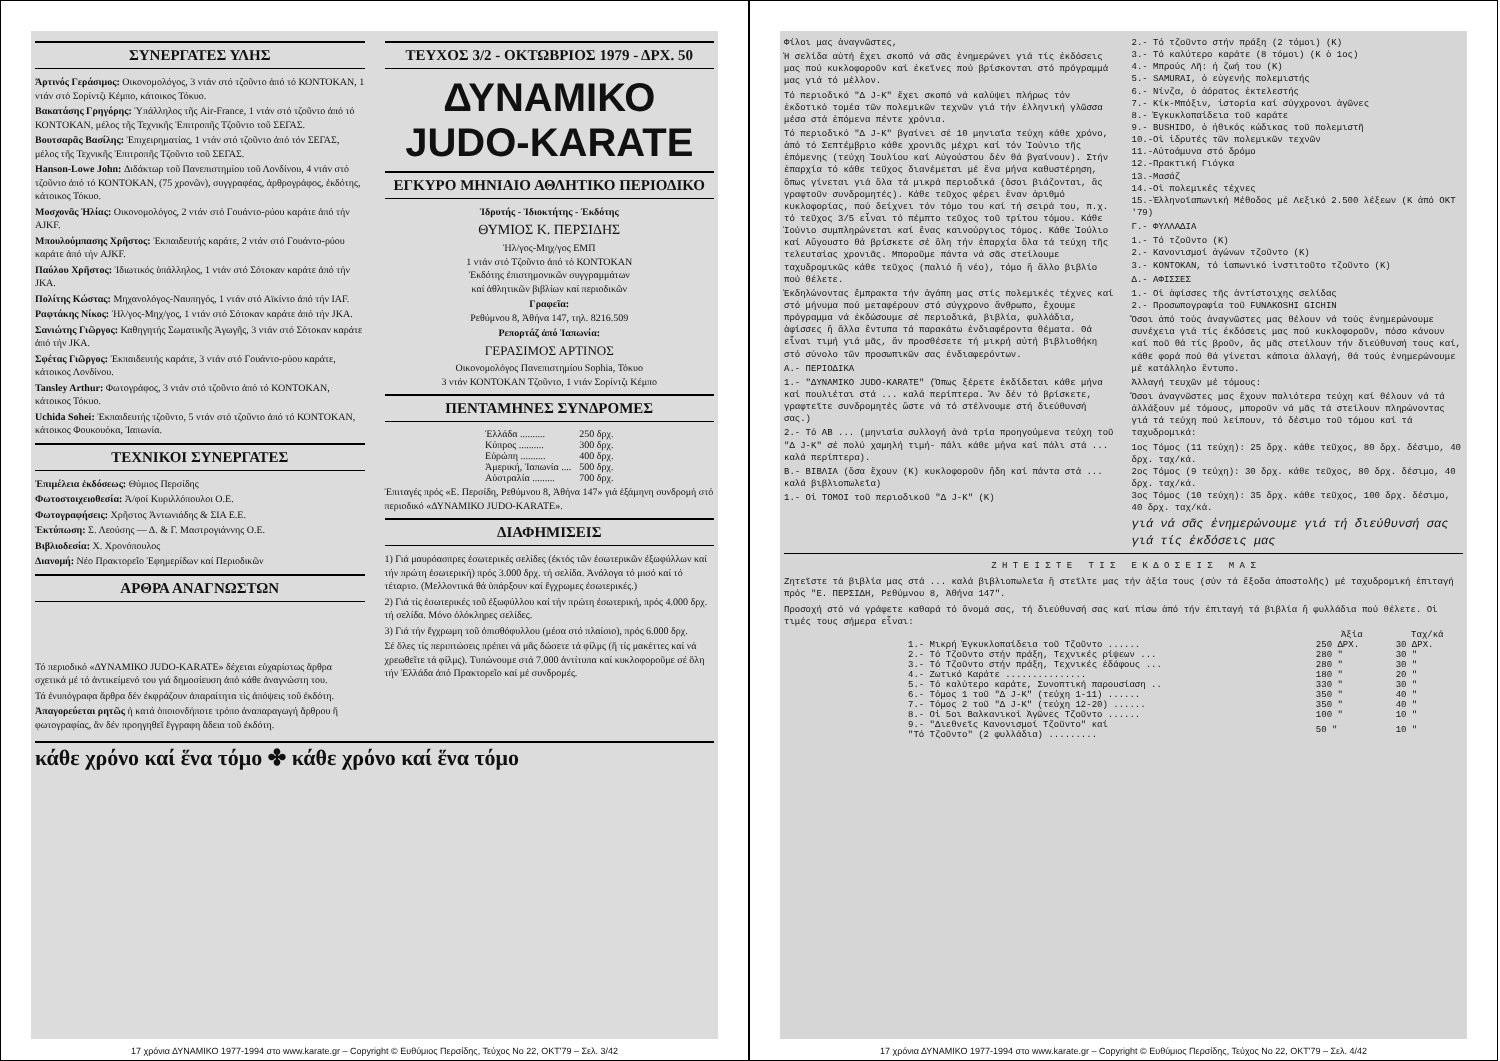ΣΥΝΕΡΓΑΤΕΣ ΥΛΗΣ
Άρτινός Γεράσιμος: Οικονομολόγος, 3 ντάν στό τζοῦντο ἀπό τό ΚΟΝΤΟΚΑΝ, 1 ντάν στό Σορίντζι Κέμπο, κάτοικος Τόκυο.
Βακατάσης Γρηγόρης: Ὑπάλληλος τῆς Air-France, 1 ντάν στό τζοῦντο ἀπό τό ΚΟΝΤΟΚΑΝ, μέλος τῆς Τεχνικῆς Ἐπιτροπῆς Τζοῦντο τοῦ ΣΕΓΑΣ.
Βουτσαρᾶς Βασίλης: Ἐπιχειρηματίας, 1 ντάν στό τζοῦντο ἀπό τόν ΣΕΓΑΣ, μέλος τῆς Τεχνικῆς Ἐπιτροπῆς Τζοῦντο τοῦ ΣΕΓΑΣ.
Hanson-Lowe John: Διδάκτωρ τοῦ Πανεπιστημίου τοῦ Λονδίνου, 4 ντάν στό τζοῦντο ἀπό τό ΚΟΝΤΟΚΑΝ, (75 χρονῶν), συγγραφέας, ἀρθρογράφος, ἐκδότης, κάτοικος Τόκυο.
Μοσχονᾶς Ἡλίας: Οικονομολόγος, 2 ντάν στό Γουάντο-ρύου καράτε ἀπό τήν AJKF.
Μπουλούμπασης Χρῆστος: Ἐκπαιδευτής καράτε, 2 ντάν στό Γουάντο-ρύου καράτε ἀπό τήν AJKF.
Παύλου Χρῆστος: Ἰδιωτικός ὑπάλληλος, 1 ντάν στό Σότοκαν καράτε ἀπό τήν JKA.
Πολίτης Κώστας: Μηχανολόγος-Ναυπηγός, 1 ντάν στό Αϊκίντο ἀπό τήν IAF.
Ραφτάκης Νίκος: Ἠλ/γος-Μηχ/γος, 1 ντάν στό Σότοκαν καράτε ἀπό τήν JKA.
Σανιώτης Γιῶργος: Καθηγητής Σωματικῆς Ἀγωγῆς, 3 ντάν στό Σότοκαν καράτε ἀπό τήν JKA.
Σφέτας Γιῶργος: Ἐκπαιδευτής καράτε, 3 ντάν στό Γουάντο-ρύου καράτε, κάτοικος Λονδίνου.
Tansley Arthur: Φωτογράφος, 3 ντάν στό τζοῦντο ἀπό τό ΚΟΝΤΟΚΑΝ, κάτοικος Τόκυο.
Uchida Sohei: Ἐκπαιδευτής τζοῦντο, 5 ντάν στό τζοῦντο ἀπό τό ΚΟΝΤΟΚΑΝ, κάτοικος Φουκουόκα, Ἰαπωνία.
ΤΕΧΝΙΚΟΙ ΣΥΝΕΡΓΑΤΕΣ
Ἐπιμέλεια ἐκδόσεως: Θύμιος Περσίδης
Φωτοστοιχειοθεσία: Ἀ/φοί Κυριλλόπουλοι Ο.Ε.
Φωτογραφήσεις: Χρῆστος Ἀντωνιάδης & ΣΙΑ Ε.Ε.
Ἐκτύπωση: Σ. Λεούσης — Δ. & Γ. Μαστρογιάννης Ο.Ε.
Βιβλιοδεσία: Χ. Χρονόπουλος
Διανομή: Νέο Πρακτορεῖο Ἐφημερίδων καί Περιοδικῶν
ΑΡΘΡΑ ΑΝΑΓΝΩΣΤΩΝ
Τό περιοδικό «ΔΥΝΑΜΙΚΟ JUDO-KARATE» δέχεται εὐχαρίστως ἄρθρα σχετικά μέ τό ἀντικείμενό του γιά δημοσίευση ἀπό κάθε ἀναγνώστη του.
Τά ἐνυπόγραφα ἄρθρα δέν ἐκφράζουν ἀπαραίτητα τίς ἀπόψεις τοῦ ἐκδότη.
Ἀπαγορεύεται ρητῶς ἡ κατά ὁποιονδήποτε τρόπο ἀναπαραγωγή ἄρθρου ἤ φωτογραφίας, ἄν δέν προηγηθεῖ ἔγγραφη ἄδεια τοῦ ἐκδότη.
ΤΕΥΧΟΣ 3/2 - ΟΚΤΩΒΡΙΟΣ 1979 - ΔΡΧ. 50
ΔΥΝΑΜΙΚΟ
JUDO-KARATE
ΕΓΚΥΡΟ ΜΗΝΙΑΙΟ ΑΘΛΗΤΙΚΟ ΠΕΡΙΟΔΙΚΟ
Ἱδρυτής - Ἰδιοκτήτης - Ἐκδότης
ΘΥΜΙΟΣ Κ. ΠΕΡΣΙΔΗΣ
Ἠλ/γος-Μηχ/γος ΕΜΠ
1 ντάν στό Τζοῦντο ἀπό τό ΚΟΝΤΟΚΑΝ
Ἐκδότης ἐπιστημονικῶν συγγραμμάτων
καί ἀθλητικῶν βιβλίων καί περιοδικῶν
Γραφεῖα:
Ρεθύμνου 8, Ἀθήνα 147, τηλ. 8216.509
Ρεπορτάζ ἀπό Ἰαπωνία:
ΓΕΡΑΣΙΜΟΣ ΑΡΤΙΝΟΣ
Οικονομολόγος Πανεπιστημίου Sophia, Τόκυο
3 ντάν ΚΟΝΤΟΚΑΝ Τζοῦντο, 1 ντάν Σορίντζι Κέμπο
ΠΕΝΤΑΜΗΝΕΣ ΣΥΝΔΡΟΜΕΣ
| Ἑλλάδα .......... | 250 δρχ. |
| Κύπρος .......... | 300 δρχ. |
| Εὐρώπη .......... | 400 δρχ. |
| Ἀμερική, Ἰαπωνία .... | 500 δρχ. |
| Αὐστραλία ......... | 700 δρχ. |
Ἐπιταγές πρός «Ε. Περσίδη, Ρεθύμνου 8, Ἀθήνα 147» γιά ἑξάμηνη συνδρομή στό περιοδικό «ΔΥΝΑΜΙΚΟ JUDO-KARATE».
ΔΙΑΦΗΜΙΣΕΙΣ
1) Γιά μαυρόασπρες ἐσωτερικές σελίδες (ἐκτός τῶν ἐσωτερικῶν ἐξωφύλλων καί τήν πρώτη ἐσωτερική) πρός 3.000 δρχ. τή σελίδα. Ἀνάλογα τό μισό καί τό τέταρτο. (Μελλοντικά θά ὑπάρξουν καί ἔγχρωμες ἐσωτερικές.)
2) Γιά τίς ἐσωτερικές τοῦ ἐξωφύλλου καί τήν πρώτη ἐσωτερική, πρός 4.000 δρχ. τή σελίδα. Μόνο ὁλόκληρες σελίδες.
3) Γιά τήν ἔγχρωμη τοῦ ὀπισθόφυλλου (μέσα στό πλαίσιο), πρός 6.000 δρχ.
Σέ ὅλες τίς περιπτώσεις πρέπει νά μᾶς δώσετε τά φίλμς (ἤ τίς μακέττες καί νά χρεωθεῖτε τά φίλμς). Τυπώνουμε στά 7.000 ἀντίτυπα καί κυκλοφοροῦμε σέ ὅλη τήν Ἑλλάδα ἀπό Πρακτορεῖο καί μέ συνδρομές.
κάθε χρόνο καί ἕνα τόμο ✤ κάθε χρόνο καί ἕνα τόμο
17 χρόνια ΔΥΝΑΜΙΚΟ 1977-1994 στο www.karate.gr – Copyright © Ευθύμιος Περσίδης, Τεύχος Νο 22, ΟΚΤ'79 – Σελ. 3/42
Φίλοι μας ἀναγνῶστες,
Ἡ σελίδα αὐτή ἔχει σκοπό νά σᾶς ἐνημερώνει γιά τίς ἐκδόσεις μας πού κυκλοφοροῦν καί ἐκεῖνες πού βρίσκονται στό πρόγραμμά μας γιά τό μέλλον.
Τό περιοδικό "Δ J-K" ἔχει σκοπό νά καλύψει πλήρως τόν ἐκδοτικό τομέα τῶν πολεμικῶν τεχνῶν γιά τήν ἑλληνική γλῶσσα μέσα στά ἑπόμενα πέντε χρόνια.
Τό περιοδικό "Δ J-K" βγαίνει σέ 10 μηνιαῖα τεύχη κάθε χρόνο, ἀπό τό Σεπτέμβριο κάθε χρονιᾶς μέχρι καί τόν Ἰούνιο τῆς ἑπόμενης (τεύχη Ἰουλίου καί Αὐγούστου δέν θά βγαίνουν). Στήν ἐπαρχία τό κάθε τεῦχος διανέμεται μέ ἕνα μήνα καθυστέρηση, ὅπως γίνεται γιά ὅλα τά μικρά περιοδικά (ὅσοι βιάζονται, ἄς γραφτοῦν συνδρομητές). Κάθε τεῦχος φέρει ἕναν ἀριθμό κυκλοφορίας, πού δείχνει τόν τόμο του καί τή σειρά του, π.χ. τό τεῦχος 3/5 εἶναι τό πέμπτο τεῦχος τοῦ τρίτου τόμου. Κάθε Ἰούνιο συμπληρώνεται καί ἕνας καινούργιος τόμος. Κάθε Ἰούλιο καί Αὔγουστο θά βρίσκετε σέ ὅλη τήν ἐπαρχία ὅλα τά τεύχη τῆς τελευταίας χρονιᾶς. Μποροῦμε πάντα νά σᾶς στείλουμε ταχυδρομικῶς κάθε τεῦχος (παλιό ἤ νέο), τόμο ἤ ἄλλο βιβλίο πού θέλετε.
Ἐκδηλώνοντας ἔμπρακτα τήν ἀγάπη μας στίς πολεμικές τέχνες καί στό μήνυμα πού μεταφέρουν στό σύγχρονο ἄνθρωπο, ἔχουμε πρόγραμμα νά ἐκδώσουμε σέ περιοδικά, βιβλία, φυλλάδια, ἀφίσσες ἤ ἄλλα ἔντυπα τά παρακάτω ἐνδιαφέροντα θέματα. Θά εἶναι τιμή γιά μᾶς, ἄν προσθέσετε τή μικρή αὐτή βιβλιοθήκη στό σύνολο τῶν προσωπικῶν σας ἐνδιαφερόντων.
Α.- ΠΕΡΙΟΔΙΚΑ
1.- "ΔΥΝΑΜΙΚΟ JUDO-KARATE" (Ὅπως ξέρετε ἐκδίδεται κάθε μήνα καί πουλιέται στά ... καλά περίπτερα. Ἄν δέν τό βρίσκετε, γραφτεῖτε συνδρομητές ὥστε νά τό στέλνουμε στή διεύθυνσή σας.)
2.- Τό ΑΒ ... (μηνιαία συλλογή ἀνά τρία προηγούμενα τεύχη τοῦ "Δ J-K" σέ πολύ χαμηλή τιμή- πάλι κάθε μήνα καί πάλι στά ... καλά περίπτερα).
Β.- ΒΙΒΛΙΑ (ὅσα ἔχουν (Κ) κυκλοφοροῦν ἤδη καί πάντα στά ... καλά βιβλιοπωλεῖα)
1.- Οἱ ΤΟΜΟΙ τοῦ περιοδικοῦ "Δ J-K" (Κ)
2.- Τό τζοῦντο στήν πράξη (2 τόμοι) (Κ)
3.- Τό καλύτερο καράτε (8 τόμοι) (Κ ὁ 1ος)
4.- Μπρούς Λῆ: ἡ ζωή του (Κ)
5.- SAMURAI, ὁ εὐγενής πολεμιστής
6.- Νίνζα, ὁ ἀόρατος ἐκτελεστής
7.- Κίκ-Μπόξιν, ἱστορία καί σύγχρονοι ἀγῶνες
8.- Ἐγκυκλοπαίδεια τοῦ καράτε
9.- BUSHIDO, ὁ ἠθικός κώδικας τοῦ πολεμιστῆ
10.-Οἱ ἱδρυτές τῶν πολεμικῶν τεχνῶν
11.-Αὐτοάμυνα στό δρόμο
12.-Πρακτική Γιόγκα
13.-Μασάζ
14.-Οἱ πολεμικές τέχνες
15.-Ἑλληνοϊαπωνική Μέθοδος μέ Λεξικό 2.500 λέξεων (Κ ἀπό ΟΚΤ '79)
Γ.- ΦΥΛΛΑΔΙΑ
1.- Τό τζοῦντο (Κ)
2.- Κανονισμοί ἀγώνων τζοῦντο (Κ)
3.- ΚΟΝΤΟΚΑΝ, τό ἰαπωνικό ἰνστιτοῦτο τζοῦντο (Κ)
Δ.- ΑΦΙΣΣΕΣ
1.- Οἱ ἀφίσσες τῆς ἀντίστοιχης σελίδας
2.- Προσωπογραφία τοῦ FUNAKOSHI GICHIN
Ὅσοι ἀπό τούς ἀναγνῶστες μας θέλουν νά τούς ἐνημερώνουμε συνέχεια γιά τίς ἐκδόσεις μας πού κυκλοφοροῦν, πόσο κάνουν καί ποῦ θά τίς βροῦν, ἄς μᾶς στείλουν τήν διεύθυνσή τους καί, κάθε φορά πού θά γίνεται κάποια ἀλλαγή, θά τούς ἐνημερώνουμε μέ κατάλληλο ἔντυπο.
Ἀλλαγή τευχῶν μέ τόμους:
Ὅσοι ἀναγνῶστες μας ἔχουν παλιότερα τεύχη καί θέλουν νά τά ἀλλάξουν μέ τόμους, μποροῦν νά μᾶς τά στείλουν πληρώνοντας γιά τά τεύχη πού λείπουν, τό δέσιμο τοῦ τόμου καί τά ταχυδρομικά:
1ος Τόμος (11 τεύχη): 25 δρχ. κάθε τεῦχος, 80 δρχ. δέσιμο, 40 δρχ. ταχ/κά.
2ος Τόμος (9 τεύχη): 30 δρχ. κάθε τεῦχος, 80 δρχ. δέσιμο, 40 δρχ. ταχ/κά.
3ος Τόμος (10 τεύχη): 35 δρχ. κάθε τεῦχος, 100 δρχ. δέσιμο, 40 δρχ. ταχ/κά.
γιά νά σᾶς ἐνημερώνουμε γιά τή διεύθυνσή σας γιά τίς ἐκδόσεις μας
Ζ Η Τ Ε Ι Σ Τ Ε Τ Ι Σ Ε Κ Δ Ο Σ Ε Ι Σ Μ Α Σ
Ζητεῖστε τά βιβλία μας στά ... καλά βιβλιοπωλεῖα ἤ στεῖλτε μας τήν ἀξία τους (σύν τά ἔξοδα ἀποστολῆς) μέ ταχυδρομική ἐπιταγή πρός "Ε. ΠΕΡΣΙΔΗ, Ρεθύμνου 8, Ἀθήνα 147".
Προσοχή στό νά γράφετε καθαρά τό ὄνομά σας, τή διεύθυνσή σας καί πίσω ἀπό τήν ἐπιταγή τά βιβλία ἤ φυλλάδια πού θέλετε. Οἱ τιμές τους σήμερα εἶναι:
| | Ἀξία | Ταχ/κά |
| --- | --- | --- |
| 1.- Μικρή Ἐγκυκλοπαίδεια τοῦ Τζοῦντο ...... | 250 ΔΡΧ. | 30 ΔΡΧ. |
| 2.- Τό Τζοῦντο στήν πράξη, Τεχνικές ρίψεων ... | 280 " | 30 " |
| 3.- Τό Τζοῦντο στήν πράξη, Τεχνικές ἐδάφους ... | 280 " | 30 " |
| 4.- Ζωτικό Καράτε ............... | 180 " | 20 " |
| 5.- Τό καλύτερο καράτε, Συνοπτική παρουσίαση .. | 330 " | 30 " |
| 6.- Τόμος 1 τοῦ "Δ J-K" (τεύχη 1-11) ...... | 350 " | 40 " |
| 7.- Τόμος 2 τοῦ "Δ J-K" (τεύχη 12-20) ...... | 350 " | 40 " |
| 8.- Οἱ 5οι Βαλκανικοί Ἀγῶνες Τζοῦντο ...... | 100 " | 10 " |
| 9.- "Διεθνεῖς Κανονισμοί Τζοῦντο" καί "Τό Τζοῦντο" (2 φυλλάδια) ......... | 50 " | 10 " |
17 χρόνια ΔΥΝΑΜΙΚΟ 1977-1994 στο www.karate.gr – Copyright © Ευθύμιος Περσίδης, Τεύχος Νο 22, ΟΚΤ'79 – Σελ. 4/42